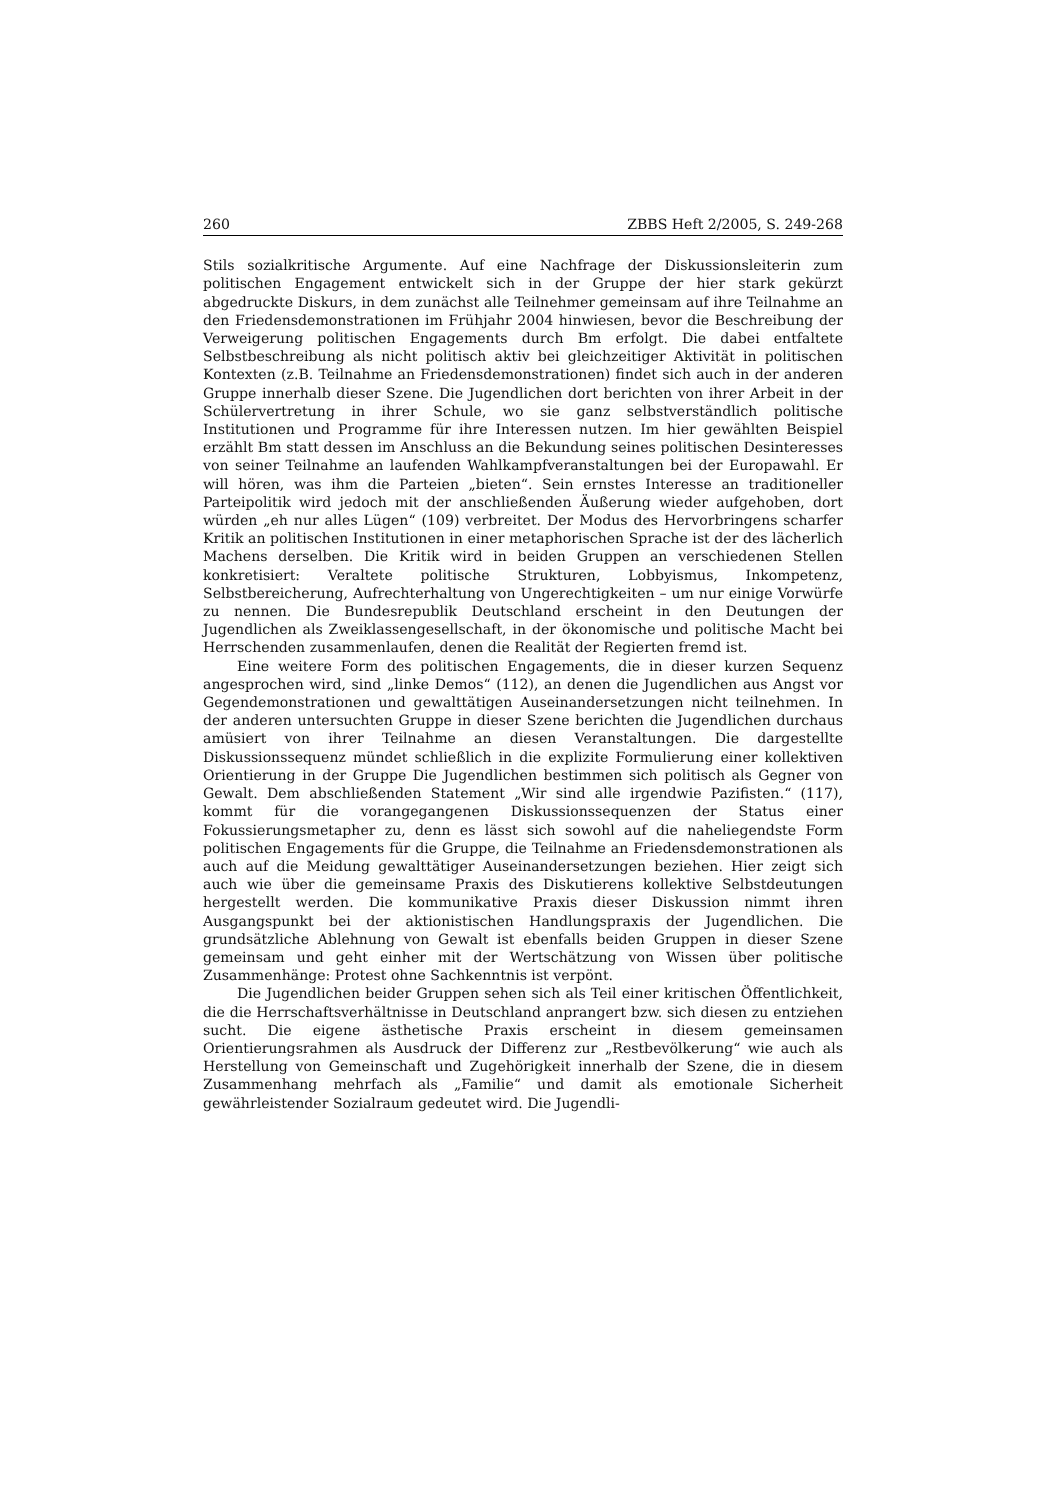260 ZBBS Heft 2/2005, S. 249-268
Stils sozialkritische Argumente. Auf eine Nachfrage der Diskussionsleiterin zum politischen Engagement entwickelt sich in der Gruppe der hier stark gekürzt abgedruckte Diskurs, in dem zunächst alle Teilnehmer gemeinsam auf ihre Teilnahme an den Friedensdemonstrationen im Frühjahr 2004 hinwiesen, bevor die Beschreibung der Verweigerung politischen Engagements durch Bm erfolgt. Die dabei entfaltete Selbstbeschreibung als nicht politisch aktiv bei gleichzeitiger Aktivität in politischen Kontexten (z.B. Teilnahme an Friedensdemonstrationen) findet sich auch in der anderen Gruppe innerhalb dieser Szene. Die Jugendlichen dort berichten von ihrer Arbeit in der Schülervertretung in ihrer Schule, wo sie ganz selbstverständlich politische Institutionen und Programme für ihre Interessen nutzen. Im hier gewählten Beispiel erzählt Bm statt dessen im Anschluss an die Bekundung seines politischen Desinteresses von seiner Teilnahme an laufenden Wahlkampfveranstaltungen bei der Europawahl. Er will hören, was ihm die Parteien „bieten“. Sein ernstes Interesse an traditioneller Parteipolitik wird jedoch mit der anschließenden Äußerung wieder aufgehoben, dort würden „eh nur alles Lügen“ (109) verbreitet. Der Modus des Hervorbringens scharfer Kritik an politischen Institutionen in einer metaphorischen Sprache ist der des lächerlich Machens derselben. Die Kritik wird in beiden Gruppen an verschiedenen Stellen konkretisiert: Veraltete politische Strukturen, Lobbyismus, Inkompetenz, Selbstbereicherung, Aufrechterhaltung von Ungerechtigkeiten – um nur einige Vorwürfe zu nennen. Die Bundesrepublik Deutschland erscheint in den Deutungen der Jugendlichen als Zweiklassengesellschaft, in der ökonomische und politische Macht bei Herrschenden zusammenlaufen, denen die Realität der Regierten fremd ist.
Eine weitere Form des politischen Engagements, die in dieser kurzen Sequenz angesprochen wird, sind „linke Demos“ (112), an denen die Jugendlichen aus Angst vor Gegendemonstrationen und gewalttätigen Auseinandersetzungen nicht teilnehmen. In der anderen untersuchten Gruppe in dieser Szene berichten die Jugendlichen durchaus amüsiert von ihrer Teilnahme an diesen Veranstaltungen. Die dargestellte Diskussionssequenz mündet schließlich in die explizite Formulierung einer kollektiven Orientierung in der Gruppe Die Jugendlichen bestimmen sich politisch als Gegner von Gewalt. Dem abschließenden Statement „Wir sind alle irgendwie Pazifisten.“ (117), kommt für die vorangegangenen Diskussionssequenzen der Status einer Fokussierungsmetapher zu, denn es lässt sich sowohl auf die naheliegendste Form politischen Engagements für die Gruppe, die Teilnahme an Friedensdemonstrationen als auch auf die Meidung gewalttätiger Auseinandersetzungen beziehen. Hier zeigt sich auch wie über die gemeinsame Praxis des Diskutierens kollektive Selbstdeutungen hergestellt werden. Die kommunikative Praxis dieser Diskussion nimmt ihren Ausgangspunkt bei der aktionistischen Handlungspraxis der Jugendlichen. Die grundsätzliche Ablehnung von Gewalt ist ebenfalls beiden Gruppen in dieser Szene gemeinsam und geht einher mit der Wertschätzung von Wissen über politische Zusammenhänge: Protest ohne Sachkenntnis ist verpönt.
Die Jugendlichen beider Gruppen sehen sich als Teil einer kritischen Öffentlichkeit, die die Herrschaftsverhältnisse in Deutschland anprangert bzw. sich diesen zu entziehen sucht. Die eigene ästhetische Praxis erscheint in diesem gemeinsamen Orientierungsrahmen als Ausdruck der Differenz zur „Restbevölkerung“ wie auch als Herstellung von Gemeinschaft und Zugehörigkeit innerhalb der Szene, die in diesem Zusammenhang mehrfach als „Familie“ und damit als emotionale Sicherheit gewährleistender Sozialraum gedeutet wird. Die Jugendli-